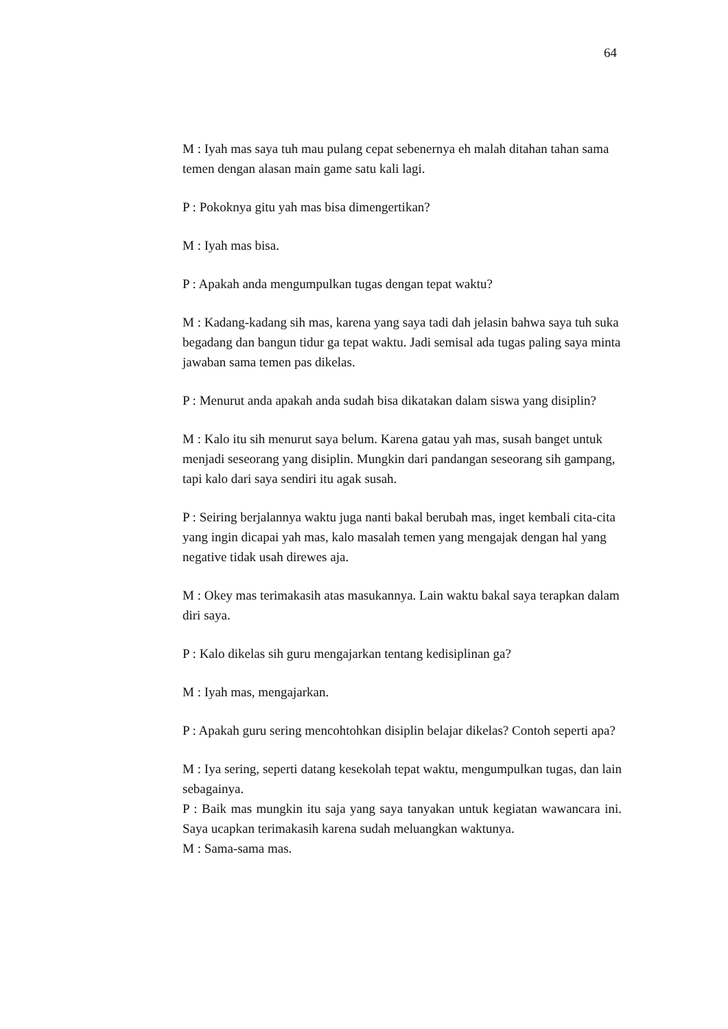64
M : Iyah mas saya tuh mau pulang cepat sebenernya eh malah ditahan tahan sama temen dengan alasan main game satu kali lagi.
P : Pokoknya gitu yah mas bisa dimengertikan?
M : Iyah mas bisa.
P : Apakah anda mengumpulkan tugas dengan tepat waktu?
M : Kadang-kadang sih mas, karena yang saya tadi dah jelasin bahwa saya tuh suka begadang dan bangun tidur ga tepat waktu. Jadi semisal ada tugas paling saya minta jawaban sama temen pas dikelas.
P : Menurut anda apakah anda sudah bisa dikatakan dalam siswa yang disiplin?
M : Kalo itu sih menurut saya belum. Karena gatau yah mas, susah banget untuk menjadi seseorang yang disiplin. Mungkin dari pandangan seseorang sih gampang, tapi kalo dari saya sendiri itu agak susah.
P : Seiring berjalannya waktu juga nanti bakal berubah mas, inget kembali cita-cita yang ingin dicapai yah mas, kalo masalah temen yang mengajak dengan hal yang negative tidak usah direwes aja.
M : Okey mas terimakasih atas masukannya. Lain waktu bakal saya terapkan dalam diri saya.
P : Kalo dikelas sih guru mengajarkan tentang kedisiplinan ga?
M : Iyah mas, mengajarkan.
P : Apakah guru sering mencohtohkan disiplin belajar dikelas? Contoh seperti apa?
M : Iya sering, seperti datang kesekolah tepat waktu, mengumpulkan tugas, dan lain sebagainya.
P : Baik mas mungkin itu saja yang saya tanyakan untuk kegiatan wawancara ini. Saya ucapkan terimakasih karena sudah meluangkan waktunya.
M : Sama-sama mas.